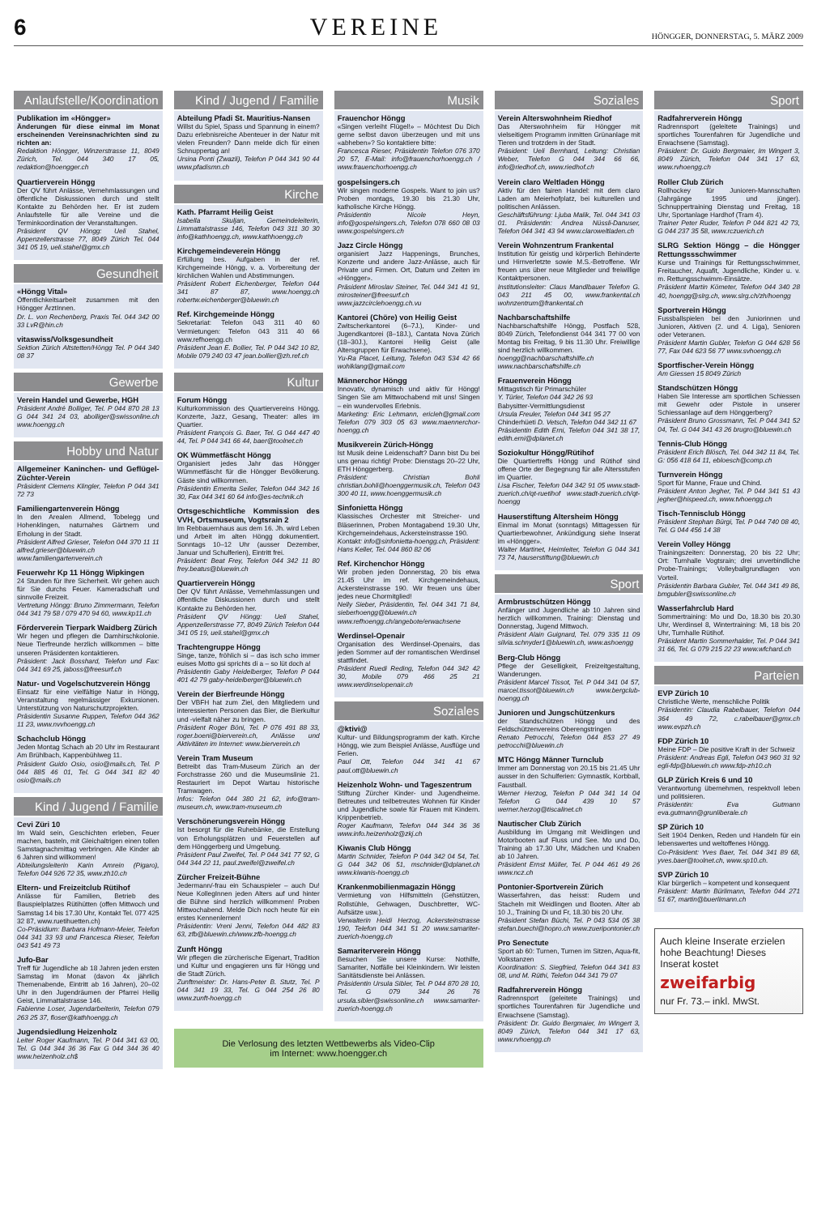6
VEREINE
HÖNGGER, DONNERSTAG, 5. MÄRZ 2009
Anlaufstelle/Koordination
Publikation im «Höngger»
Änderungen für diese einmal im Monat erscheinenden Vereinsnachrichten sind zu richten an:
Redaktion Höngger, Winzerstrasse 11, 8049 Zürich, Tel. 044 340 17 05, redaktion@hoengger.ch
Quartierverein Höngg
Der QV führt Anlässe, Vernehmlassungen und öffentliche Diskussionen durch und stellt Kontakte zu Behörden her. Er ist zudem Anlaufstelle für alle Vereine und die Terminkoordination der Veranstaltungen.
Präsident QV Höngg: Ueli Stahel, Appenzellerstrasse 77, 8049 Zürich Tel. 044 341 05 19, ueli.stahel@gmx.ch
Gesundheit
«Höngg Vital»
Öffentlichkeitsarbeit zusammen mit den Höngger ÄrztInnen.
Dr. L. von Rechenberg, Praxis Tel. 044 342 00 33 LvR@hin.ch
vitaswiss/Volksgesundheit
Sektion Zürich Altstetten/Höngg Tel. P 044 340 08 37
Gewerbe
Verein Handel und Gewerbe, HGH
Präsident André Bolliger, Tel. P 044 870 28 13 G 044 341 24 03, abolliger@swissonline.ch www.hoengg.ch
Hobby und Natur
Allgemeiner Kaninchen- und Geflügel-Züchter-Verein
Präsident Clemens Klingler, Telefon P 044 341 72 73
Familiengartenverein Höngg
In den Arealen Allmend, Tobelegg und Hohenklingen, naturnahes Gärtnern und Erholung in der Stadt.
Präsident Alfred Grieser, Telefon 044 370 11 11 alfred.grieser@bluewin.ch www.familiengartenverein.ch
Feuerwehr Kp 11 Höngg Wipkingen
24 Stunden für Ihre Sicherheit. Wir gehen auch für Sie durchs Feuer. Kameradschaft und sinnvolle Freizeit.
Vertretung Höngg: Bruno Zimmermann, Telefon 044 341 79 58 / 079 470 94 60, www.kp11.ch
Förderverein Tierpark Waidberg Zürich
Wir hegen und pflegen die Damhirschkolonie. Neue Tierfreunde herzlich willkommen – bitte unseren Präsidenten kontaktieren.
Präsident: Jack Bosshard, Telefon und Fax: 044 341 69 25, jaboss@freesurf.ch
Natur- und Vogelschutzverein Höngg
Einsatz für eine vielfältige Natur in Höngg, Veranstaltung regelmässiger Exkursionen. Unterstützung von Naturschutzprojekten.
Präsidentin Susanne Ruppen, Telefon 044 362 11 23, www.nvvhoengg.ch
Schachclub Höngg
Jeden Montag Schach ab 20 Uhr im Restaurant Am Brühlbach, Kappenbühlweg 11.
Präsident Guido Osio, osio@mails.ch, Tel. P 044 885 46 01, Tel. G 044 341 82 40 osio@mails.ch
Kind / Jugend / Familie
Cevi Züri 10
Im Wald sein, Geschichten erleben, Feuer machen, basteln, mit Gleichaltrigen einen tollen Samstagnachmittag verbringen. Alle Kinder ab 6 Jahren sind willkommen!
Abteilungsleiterin Karin Amrein (Pigaro), Telefon 044 926 72 35, www.zh10.ch
Eltern- und Freizeitclub Rütihof
Anlässe für Familien, Betrieb des Bauspielplatzes Rütihütten (offen Mittwoch und Samstag 14 bis 17.30 Uhr, Kontakt Tel. 077 425 32 87, www.ruetihuetten.ch)
Co-Präsidium: Barbara Hofmann-Meier, Telefon 044 341 33 93 und Francesca Rieser, Telefon 043 541 49 73
Jufo-Bar
Treff für Jugendliche ab 18 Jahren jeden ersten Samstag im Monat (davon 4x jährlich Themenabende, Eintritt ab 16 Jahren), 20–02 Uhr in den Jugendräumen der Pfarrei Heilig Geist, Limmattalstrasse 146.
Fabienne Loser, Jugendarbeiterin, Telefon 079 263 25 37, floser@kathhoengg.ch
Jugendsiedlung Heizenholz
Leiter Roger Kaufmann, Tel. P 044 341 63 00, Tel. G 044 344 36 36 Fax G 044 344 36 40 www.heizenholz.ch$
Kind / Jugend / Familie
Abteilung Pfadi St. Mauritius-Nansen
Willst du Spiel, Spass und Spannung in einem? Dazu erlebnisreiche Abenteuer in der Natur mit vielen Freunden? Dann melde dich für einen Schnuppertag an!
Ursina Ponti (Zwazli), Telefon P 044 341 90 44 www.pfadismn.ch
Kirche
Kath. Pfarramt Heilig Geist
Isabella Skuljan, Gemeindeleiterin, Limmattalstrasse 146, Telefon 043 311 30 30 info@kathhoengg.ch, www.kathhoengg.ch
Kirchgemeindeverein Höngg
Erfüllung bes. Aufgaben in der ref. Kirchgemeinde Höngg, v. a. Vorbereitung der kirchlichen Wahlen und Abstimmungen.
Präsident Robert Eichenberger, Telefon 044 341 87 87, www.hoengg.ch robertw.eichenberger@bluewin.ch
Ref. Kirchgemeinde Höngg
Sekretariat: Telefon 043 311 40 60 Vermietungen: Telefon 043 311 40 66 www.refhoengg.ch
Präsident Jean E. Bollier, Tel. P 044 342 10 82, Mobile 079 240 03 47 jean.bollier@zh.ref.ch
Kultur
Forum Höngg
Kulturkommission des Quartiervereins Höngg. Konzerte, Jazz, Gesang, Theater: alles im Quartier.
Präsident François G. Baer, Tel. G 044 447 40 44, Tel. P 044 341 66 44, baer@toolnet.ch
OK Wümmetfäscht Höngg
Organisiert jedes Jahr das Höngger Wümmetfäscht für die Höngger Bevölkerung. Gäste sind willkommen.
Präsidentin Emerita Seiler, Telefon 044 342 16 30, Fax 044 341 60 64 info@es-technik.ch
Ortsgeschichtliche Kommission des VVH, Ortsmuseum, Vogtsrain 2
Im Rebbauernhaus aus dem 16. Jh. wird Leben und Arbeit im alten Höngg dokumentiert. Sonntags 10–12 Uhr (ausser Dezember, Januar und Schulferien), Eintritt frei.
Präsident: Beat Frey, Telefon 044 342 11 80 frey.beatus@bluewin.ch
Quartierverein Höngg
Der QV führt Anlässe, Vernehmlassungen und öffentliche Diskussionen durch und stellt Kontakte zu Behörden her.
Präsident QV Höngg: Ueli Stahel, Appenzellerstrasse 77, 8049 Zürich Telefon 044 341 05 19, ueli.stahel@gmx.ch
Trachtengruppe Höngg
Singe, tanze, fröhlich si – das isch scho immer euises Motto gsi sprichts di a – so lüt doch a!
Präsidentin Gaby Heidelberger, Telefon P 044 401 42 79 gaby-heidelberger@bluewin.ch
Verein der Bierfreunde Höngg
Der VBFH hat zum Ziel, den Mitgliedern und interessierten Personen das Bier, die Bierkultur und -vielfalt näher zu bringen.
Präsident Roger Böni, Tel. P 076 491 88 33, roger.boeni@bierverein.ch, Anlässe und Aktivitäten im Internet: www.bierverein.ch
Verein Tram Museum
Betreibt das Tram-Museum Zürich an der Forchstrasse 260 und die Museumslinie 21. Restauriert im Depot Wartau historische Tramwagen.
Infos: Telefon 044 380 21 62, info@tram-museum.ch, www.tram-museum.ch
Verschönerungsverein Höngg
Ist besorgt für die Ruhebänke, die Erstellung von Erholungsplätzen und Feuerstellen auf dem Hönggerberg und Umgebung.
Präsident Paul Zweifel, Tel. P 044 341 77 92, G 044 344 22 11, paul.zweifel@zweifel.ch
Zürcher Freizeit-Bühne
Jedermann/-frau ein Schauspieler – auch Du! Neue KollegInnen jeden Alters auf und hinter die Bühne sind herzlich willkommen! Proben Mittwochabend. Melde Dich noch heute für ein erstes Kennenlernen!
Präsidentin: Vreni Jenni, Telefon 044 482 83 63, zfb@bluewin.ch/www.zfb-hoengg.ch
Zunft Höngg
Wir pflegen die zürcherische Eigenart, Tradition und Kultur und engagieren uns für Höngg und die Stadt Zürich.
Zunftmeister: Dr. Hans-Peter B. Stutz, Tel. P 044 341 19 33, Tel. G 044 254 26 80 www.zunft-hoengg.ch
Musik
Frauenchor Höngg
«Singen verleiht Flügel!» – Möchtest Du Dich gerne selbst davon überzeugen und mit uns «abheben»? So kontaktiere bitte:
Francesca Rieser, Präsidentin Telefon 076 370 20 57, E-Mail: info@frauenchorhoengg.ch / www.frauenchorhoengg.ch
gospelsingers.ch
Wir singen moderne Gospels. Want to join us? Proben montags, 19.30 bis 21.30 Uhr, katholische Kirche Höngg.
Präsidentin Nicole Heyn, info@gospelsingers.ch, Telefon 078 660 08 03 www.gospelsingers.ch
Jazz Circle Höngg
organisiert Jazz Happenings, Brunches, Konzerte und andere Jazz-Anlässe, auch für Private und Firmen. Ort, Datum und Zeiten im «Höngger».
Präsident Miroslav Steiner, Tel. 044 341 41 91, mirosteiner@freesurf.ch www.jazzcirclehoengg.ch.vu
Kantorei (Chöre) von Heilig Geist
Zwitscherkantorei (6–7J.), Kinder- und Jugendkantorei (8–18J.), Cantata Nova Zürich (18–30J.), Kantorei Heilig Geist (alle Altersgruppen für Erwachsene).
Yu-Ra Placet, Leitung, Telefon 043 534 42 66 wohlklang@gmail.com
Männerchor Höngg
Innovativ, dynamisch und aktiv für Höngg! Singen Sie am Mittwochabend mit uns! Singen – ein wundervolles Erlebnis.
Marketing: Eric Lehmann, ericleh@gmail.com Telefon 079 303 05 63 www.maennerchor-hoengg.ch
Musikverein Zürich-Höngg
Ist Musik deine Leidenschaft? Dann bist Du bei uns genau richtig! Probe: Dienstags 20–22 Uhr, ETH Hönggerberg.
Präsident: Christian Bohli christian.bohli@hoenggermusik.ch, Telefon 043 300 40 11, www.hoenggermusik.ch
Sinfonietta Höngg
Klassisches Orchester mit Streicher- und Bläserinnen, Proben Montagabend 19.30 Uhr, Kirchgemeindehaus, Ackersteinstrasse 190.
Kontakt: info@sinfonietta-hoengg.ch, Präsident: Hans Keller, Tel. 044 860 82 06
Ref. Kirchenchor Höngg
Wir proben jeden Donnerstag, 20 bis etwa 21.45 Uhr im ref. Kirchgemeindehaus, Ackersteinstrasse 190. Wir freuen uns über jedes neue Chormitglied!
Nelly Sieber, Präsidentin, Tel. 044 341 71 84, sieberhoengg@bluewin.ch www.refhoengg.ch/angebote/erwachsene
Werdinsel-Openair
Organisation des Werdinsel-Openairs, das jeden Sommer auf der romantischen Werdinsel stattfindet.
Präsident Ruedi Reding, Telefon 044 342 42 30, Mobile 079 466 25 21 www.werdinselopenair.ch
Soziales
@ktivi@
Kultur- und Bildungsprogramm der kath. Kirche Höngg, wie zum Beispiel Anlässe, Ausflüge und Ferien.
Paul Ott, Telefon 044 341 41 67 paul.ott@bluewin.ch
Heizenholz Wohn- und Tageszentrum
Stiftung Zürcher Kinder- und Jugendheime. Betreutes und teilbetreutes Wohnen für Kinder und Jugendliche sowie für Frauen mit Kindern. Krippenbetrieb.
Roger Kaufmann, Telefon 044 344 36 36 www.info.heizenholz@zkj.ch
Kiwanis Club Höngg
Martin Schnider, Telefon P 044 342 04 54, Tel. G 044 342 06 51, mschnider@dplanet.ch www.kiwanis-hoengg.ch
Krankenmobilienmagazin Höngg
Vermietung von Hilfsmitteln (Gehstützen, Rollstühle, Gehwagen, Duschbretter, WC-Aufsätze usw.).
Verwalterin Heidi Herzog, Ackersteinstrasse 190, Telefon 044 341 51 20 www.samariter-zuerich-hoengg.ch
Samariterverein Höngg
Besuchen Sie unsere Kurse: Nothilfe, Samariter, Notfälle bei Kleinkindern. Wir leisten Sanitätsdienste bei Anlässen.
Präsidentin Ursula Sibler, Tel. P 044 870 28 10, Tel. G 079 344 26 76 ursula.sibler@swissonline.ch www.samariter-zuerich-hoengg.ch
Die Verlosung des letzten Wettbewerbs als Video-Clip
im Internet: www.hoengger.ch
Soziales
Verein Alterswohnheim Riedhof
Das Alterswohnheim für Höngger mit vielseitigem Programm inmitten Grünanlage mit Tieren und trotzdem in der Stadt.
Präsident: Ueli Bernhard, Leitung: Christian Weber, Telefon G 044 344 66 66, info@riedhof.ch, www.riedhof.ch
Verein claro Weltladen Höngg
Aktiv für den fairen Handel: mit dem claro Laden am Meierhofplatz, bei kulturellen und politischen Anlässen.
Geschäftsführung: Ljuba Malik, Tel. 044 341 03 01. Präsidentin: Andrea Nüssli-Danuser, Telefon 044 341 43 94 www.claroweltladen.ch
Verein Wohnzentrum Frankental
Institution für geistig und körperlich Behinderte und Hirnverletzte sowie M.S.-Betroffene. Wir freuen uns über neue Mitglieder und freiwillige Kontaktpersonen.
Institutionsleiter: Claus Mandlbauer Telefon G. 043 211 45 00, www.frankental.ch wohnzentrum@frankental.ch
Nachbarschaftshilfe
Nachbarschaftshilfe Höngg, Postfach 528, 8049 Zürich, Telefondienst 044 341 77 00 von Montag bis Freitag, 9 bis 11.30 Uhr. Freiwillige sind herzlich willkommen.
hoengg@nachbarschaftshilfe.ch www.nachbarschaftshilfe.ch
Frauenverein Höngg
Mittagstisch für Primarschüler
Y. Türler, Telefon 044 342 26 93
Babysitter-Vermittlungsdienst
Ursula Freuler, Telefon 044 341 95 27
Chinderhüeti D. Vetsch, Telefon 044 342 11 67
Präsidentin Edith Erni, Telefon 044 341 38 17, edith.erni@dplanet.ch
Soziokultur Höngg/Rütihof
Die Quartiertreffs Höngg und Rütihof sind offene Orte der Begegnung für alle Altersstufen im Quartier.
Lisa Fischer, Telefon 044 342 91 05 www.stadt-zuerich.ch/qt-ruetihof www.stadt-zuerich.ch/qt-hoengg
Hauserstiftung Altersheim Höngg
Einmal im Monat (sonntags) Mittagessen für Quartierbewohner, Ankündigung siehe Inserat im «Höngger».
Walter Martinet, Heimleiter, Telefon G 044 341 73 74, hauserstiftung@bluewin.ch
Sport
Armbrustschützen Höngg
Anfänger und Jugendliche ab 10 Jahren sind herzlich willkommen. Training: Dienstag und Donnerstag, Jugend Mittwoch.
Präsident Alain Guignard, Tel. 079 335 11 09 silvia.schnyder1@bluewin.ch, www.ashoengg
Berg-Club Höngg
Pflege der Geselligkeit, Freizeitgestaltung, Wanderungen.
Präsident Marcel Tissot, Tel. P 044 341 04 57, marcel.tissot@bluewin.ch www.bergclub-hoengg.ch
Junioren und Jungschützenkurs
der Standschützen Höngg und des Feldschützenvereins Oberengstringen
Renato Petrocchi, Telefon 044 853 27 49 petrocchi@bluewin.ch
MTC Höngg Männer Turnclub
Immer am Donnerstag von 20.15 bis 21.45 Uhr ausser in den Schulferien: Gymnastik, Korbball, Faustball.
Werner Herzog, Telefon P 044 341 14 04 Telefon G 044 439 10 57 werner.herzog@tiscalinet.ch
Nautischer Club Zürich
Ausbildung im Umgang mit Weidlingen und Motorbooten auf Fluss und See. Mo und Do, Training ab 17.30 Uhr, Mädchen und Knaben ab 10 Jahren.
Präsident Ernst Müller, Tel. P 044 461 49 26 www.ncz.ch
Pontonier-Sportverein Zürich
Wasserfahren, das heisst: Rudern und Stacheln mit Weidlingen und Booten. Alter ab 10 J., Training Di und Fr, 18.30 bis 20 Uhr.
Präsident Stefan Büchi, Tel. P 043 534 05 38 stefan.buechi@hopro.ch www.zueripontonier.ch
Pro Senectute
Sport ab 60: Turnen, Turnen im Sitzen, Aqua-fit, Volkstanzen
Koordination: S. Siegfried, Telefon 044 341 83 08, und M. Rüthi, Telefon 044 341 79 07
Radfahrerverein Höngg
Radrennsport (geleitete Trainings) und sportliches Tourenfahren für Jugendliche und Erwachsene (Samstag).
Präsident: Dr. Guido Bergmaier, Im Wingert 3, 8049 Zürich, Telefon 044 341 17 63, www.rvhoengg.ch
Sport
Radfahrerverein Höngg
Radrennsport (geleitete Trainings) und sportliches Tourenfahren für Jugendliche und Erwachsene (Samstag).
Präsident: Dr. Guido Bergmaier, Im Wingert 3, 8049 Zürich, Telefon 044 341 17 63, www.rvhoengg.ch
Roller Club Zürich
Rollhockey für Junioren-Mannschaften (Jahrgänge 1995 und jünger). Schnuppertraining Dienstag und Freitag, 18 Uhr, Sportanlage Hardhof (Tram 4).
Trainer Peter Ruder, Telefon P 044 821 42 73, G 044 237 35 58, www.rczuerich.ch
SLRG Sektion Höngg – die Höngger Rettungssschwimmer
Kurse und Trainings für Rettungsschwimmer, Freitaucher, Aquafit, Jugendliche, Kinder u. v. m. Rettungsschwimm-Einsätze.
Präsident Martin Kömeter, Telefon 044 340 28 40, hoengg@slrg.ch, www.slrg.ch/zh/hoengg
Sportverein Höngg
Fussballspielen bei den Juniorinnen und Junioren, Aktiven (2. und 4. Liga), Senioren oder Veteranen.
Präsident Martin Gubler, Telefon G 044 628 56 77, Fax 044 623 56 77 www.svhoengg.ch
Sportfischer-Verein Höngg
Am Giessen 15 8049 Zürich
Standschützen Höngg
Haben Sie Interesse am sportlichen Schiessen mit Gewehr oder Pistole in unserer Schiessanlage auf dem Hönggerberg?
Präsident Bruno Grossmann, Tel. P 044 341 52 04, Tel. G 044 341 43 26 brugro@bluewin.ch
Tennis-Club Höngg
Präsident Erich Blösch, Tel. 044 342 11 84, Tel. G: 056 418 64 11, ebloesch@comp.ch
Turnverein Höngg
Sport für Manne, Fraue und Chind.
Präsident Anton Jegher, Tel. P 044 341 51 43 jegher@hispeed.ch, www.tvhoengg.ch
Tisch-Tennisclub Höngg
Präsident Stephan Bürgi, Tel. P 044 740 08 40, Tel. G 044 456 14 38
Verein Volley Höngg
Trainingszeiten: Donnerstag, 20 bis 22 Uhr; Ort: Turnhalle Vogtsrain; drei unverbindliche Probe-Trainings; Volleyballgrundlagen von Vorteil.
Präsidentin Barbara Gubler, Tel. 044 341 49 86, bmgubler@swissonline.ch
Wasserfahrclub Hard
Sommertraining: Mo und Do, 18.30 bis 20.30 Uhr, Werdinsel 8, Wintertraining: Mi, 18 bis 20 Uhr, Turnhalle Rütihof.
Präsident Martin Sommerhalder, Tel. P 044 341 31 66, Tel. G 079 215 22 23 www.wfchard.ch
Parteien
EVP Zürich 10
Christliche Werte, menschliche Politik
Präsidentin: Claudia Rabelbauer, Telefon 044 364 49 72, c.rabelbauer@gmx.ch www.evpzh.ch
FDP Zürich 10
Meine FDP – Die positive Kraft in der Schweiz
Präsident: Andreas Egli, Telefon 043 960 31 92 egli-fdp@bluewin.ch www.fdp-zh10.ch
GLP Zürich Kreis 6 und 10
Verantwortung übernehmen, respektvoll leben und politisieren.
Präsidentin: Eva Gutmann eva.gutmann@grunliberale.ch
SP Zürich 10
Seit 1904 Denken, Reden und Handeln für ein lebenswertes und weltoffenes Höngg.
Co-Präsident: Yves Baer, Tel. 044 341 89 68, yves.baer@toolnet.ch, www.sp10.ch.
SVP Zürich 10
Klar bürgerlich – kompetent und konsequent
Präsident: Martin Bürlimann, Telefon 044 271 51 67, martin@buerlimann.ch
Auch kleine Inserate erzielen hohe Beachtung! Dieses Inserat kostet
zweifarbig
nur Fr. 73.– inkl. MwSt.